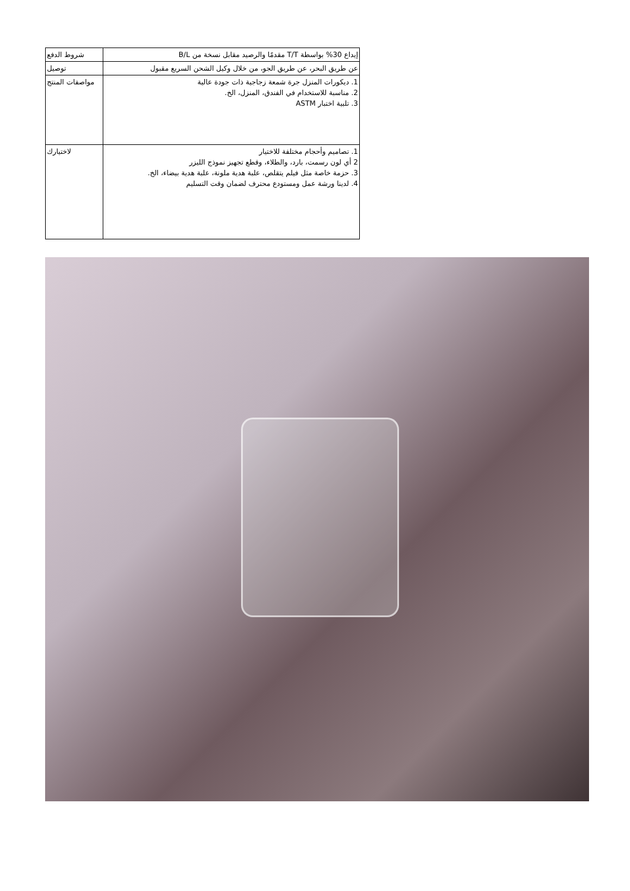| شروط الدفع | إيداع 30% بواسطة T/T مقدمًا والرصيد مقابل نسخة من B/L |
| توصيل | عن طريق البحر، عن طريق الجو، من خلال وكيل الشحن السريع مقبول |
| مواصفات المنتج | 1. ديكورات المنزل جرة شمعة زجاجية ذات جودة عالية 2. مناسبة للاستخدام في الفندق، المنزل، الخ. 3. تلبية اختبار ASTM |
| لاختيارك | 1. تصاميم وأحجام مختلفة للاختيار 2 أي لون رسمت، بارد، والطلاء، وقطع تجهيز نموذج الليزر 3. حزمة خاصة مثل فيلم يتقلص، علبة هدية ملونة، علبة هدية بيضاء، الخ. 4. لدينا ورشة عمل ومستودع محترف لضمان وقت التسليم |